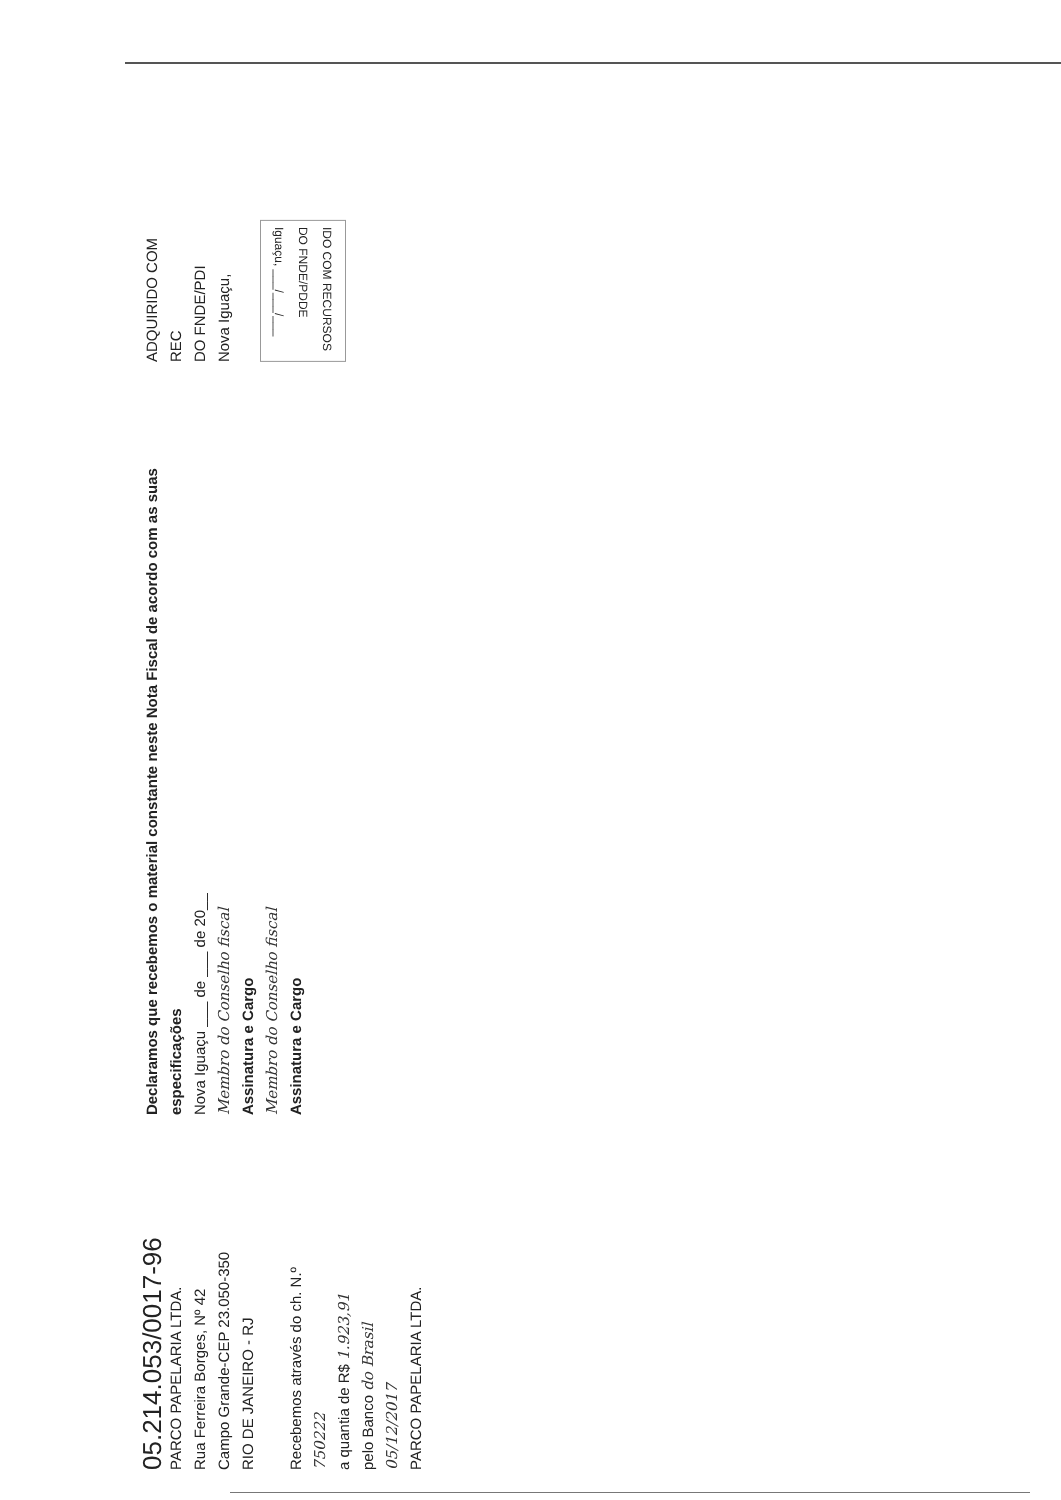05.214.053/0017-96
PARCO PAPELARIA LTDA.
Rua Ferreira Borges, Nº 42
Campo Grande-CEP 23.050-350
RIO DE JANEIRO - RJ
Recebemos através do ch. N.º 750222
a quantia de R$ 1.923,91
pelo Banco do Brasil
05/12/2017
PARCO PAPELARIA LTDA.
Declaramos que recebemos o material constante neste Nota Fiscal de acordo com as suas especificações
Nova Iguaçu ___ de ___ de 20__
Membro do Conselho fiscal
Assinatura e Cargo
Membro do Conselho fiscal
Assinatura e Cargo
ADQUIRIDO COM REC
DO FNDE/PDI
Nova Iguaçu,
IDO COM RECURSOS
DO FNDE/PDDE
Iguaçu, ___/___/___